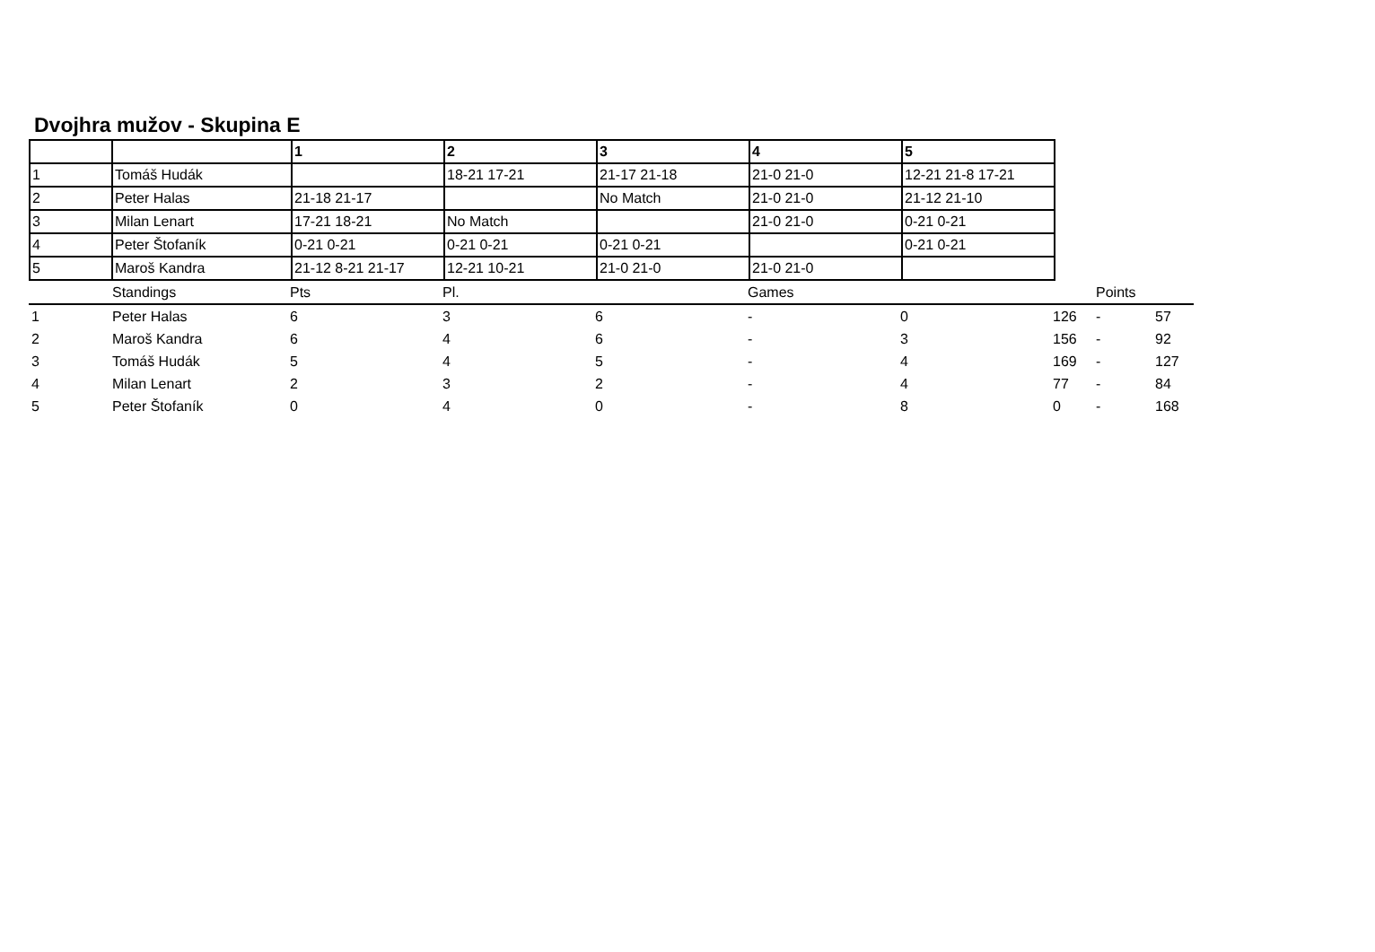Dvojhra mužov - Skupina E
| | | 1 | 2 | 3 | 4 | 5 |
| --- | --- | --- | --- | --- | --- | --- |
| 1 | Tomáš Hudák | | 18-21 17-21 | 21-17 21-18 | 21-0 21-0 | 12-21 21-8 17-21 |
| 2 | Peter Halas | 21-18 21-17 | | No Match | 21-0 21-0 | 21-12 21-10 |
| 3 | Milan Lenart | 17-21 18-21 | No Match | | 21-0 21-0 | 0-21 0-21 |
| 4 | Peter Štofaník | 0-21 0-21 | 0-21 0-21 | 0-21 0-21 | | 0-21 0-21 |
| 5 | Maroš Kandra | 21-12 8-21 21-17 | 12-21 10-21 | 21-0 21-0 | 21-0 21-0 | |
| | Standings | Pts | Pl. | | Games | | | Points | |
| 1 | Peter Halas | 6 | 3 | 6 | - | 0 | 126 | - | 57 |
| 2 | Maroš Kandra | 6 | 4 | 6 | - | 3 | 156 | - | 92 |
| 3 | Tomáš Hudák | 5 | 4 | 5 | - | 4 | 169 | - | 127 |
| 4 | Milan Lenart | 2 | 3 | 2 | - | 4 | 77 | - | 84 |
| 5 | Peter Štofaník | 0 | 4 | 0 | - | 8 | 0 | - | 168 |